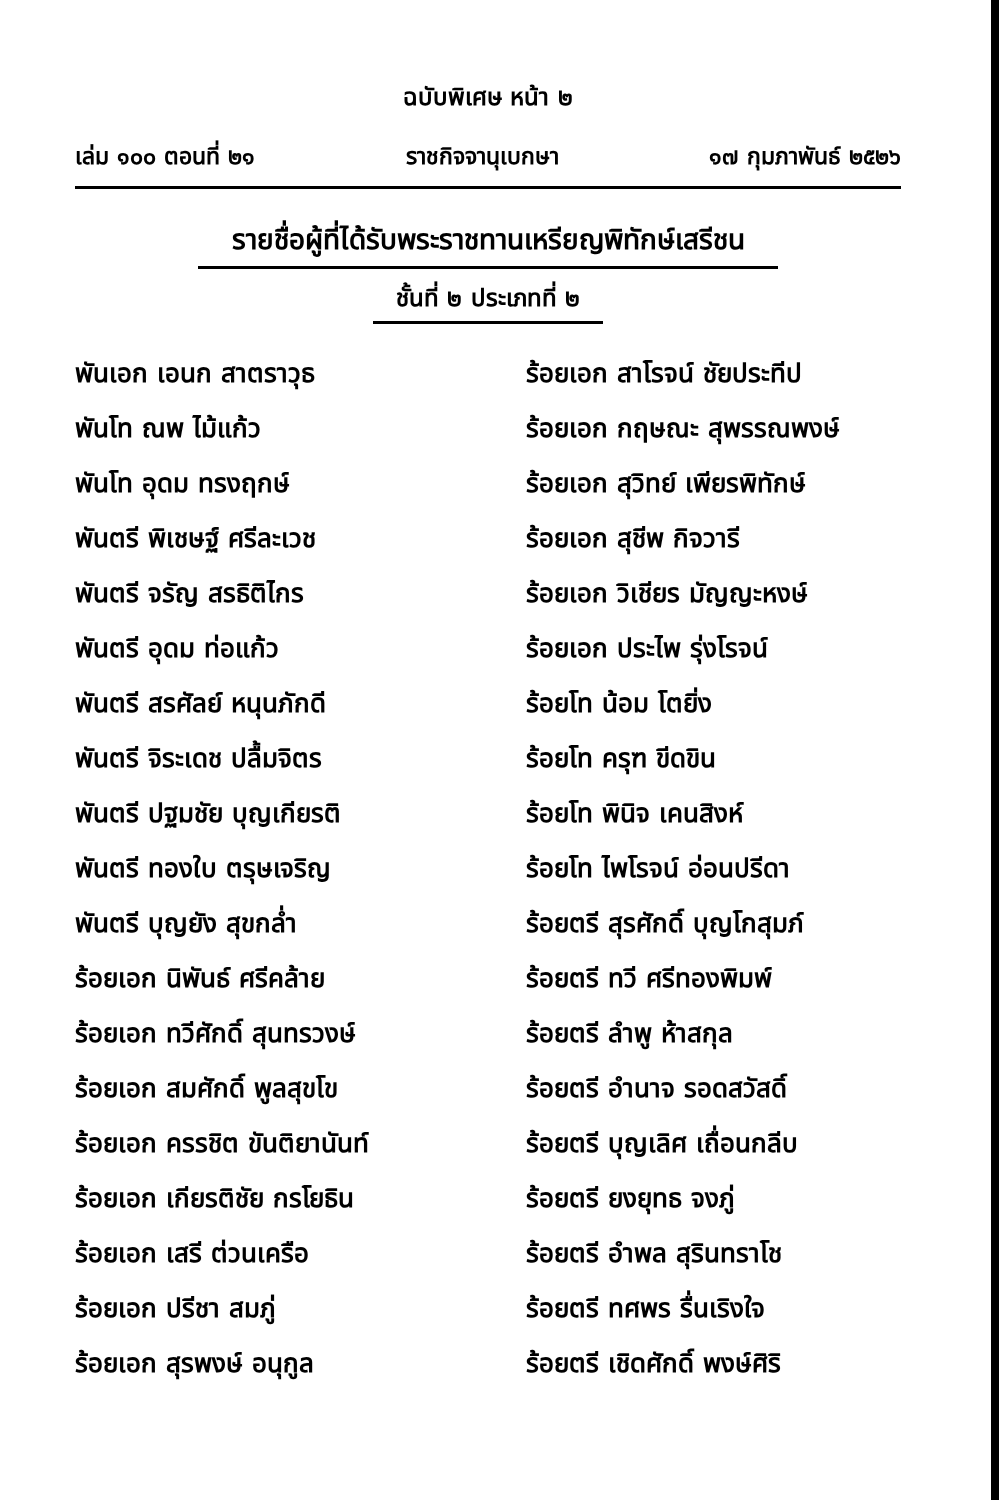ฉบับพิเศษ หน้า ๒
เล่ม ๑๐๐ ตอนที่ ๒๑ ราชกิจจานุเบกษา ๑๗ กุมภาพันธ์ ๒๕๒๖
รายชื่อผู้ที่ได้รับพระราชทานเหรียญพิทักษ์เสรีชน
ชั้นที่ ๒ ประเภทที่ ๒
พันเอก เอนก สาตราวุธ
พันโท ณพ ไม้แก้ว
พันโท อุดม ทรงฤกษ์
พันตรี พิเชษฐ์ ศรีละเวช
พันตรี จรัญ สรธิติไกร
พันตรี อุดม ท่อแก้ว
พันตรี สรศัลย์ หนุนภักดี
พันตรี จิระเดช ปลื้มจิตร
พันตรี ปฐมชัย บุญเกียรติ
พันตรี ทองใบ ตรุษเจริญ
พันตรี บุญยัง สุขกล่ำ
ร้อยเอก นิพันธ์ ศรีคล้าย
ร้อยเอก ทวีศักดิ์ สุนทรวงษ์
ร้อยเอก สมศักดิ์ พูลสุขโข
ร้อยเอก ครรชิต ขันติยานันท์
ร้อยเอก เกียรติชัย กรโยธิน
ร้อยเอก เสรี ต่วนเครือ
ร้อยเอก ปรีชา สมภู่
ร้อยเอก สุรพงษ์ อนุกูล
ร้อยเอก สาโรจน์ ชัยประทีป
ร้อยเอก กฤษณะ สุพรรณพงษ์
ร้อยเอก สุวิทย์ เพียรพิทักษ์
ร้อยเอก สุชีพ กิจวารี
ร้อยเอก วิเชียร มัญญะหงษ์
ร้อยเอก ประไพ รุ่งโรจน์
ร้อยโท น้อม โตยิ่ง
ร้อยโท ครุฑ ขีดขิน
ร้อยโท พินิจ เคนสิงห์
ร้อยโท ไพโรจน์ อ่อนปรีดา
ร้อยตรี สุรศักดิ์ บุญโกสุมภ์
ร้อยตรี ทวี ศรีทองพิมพ์
ร้อยตรี ลำพู ห้าสกุล
ร้อยตรี อำนาจ รอดสวัสดิ์
ร้อยตรี บุญเลิศ เถื่อนกลีบ
ร้อยตรี ยงยุทธ จงภู่
ร้อยตรี อำพล สุรินทราโช
ร้อยตรี ทศพร รื่นเริงใจ
ร้อยตรี เชิดศักดิ์ พงษ์ศิริ